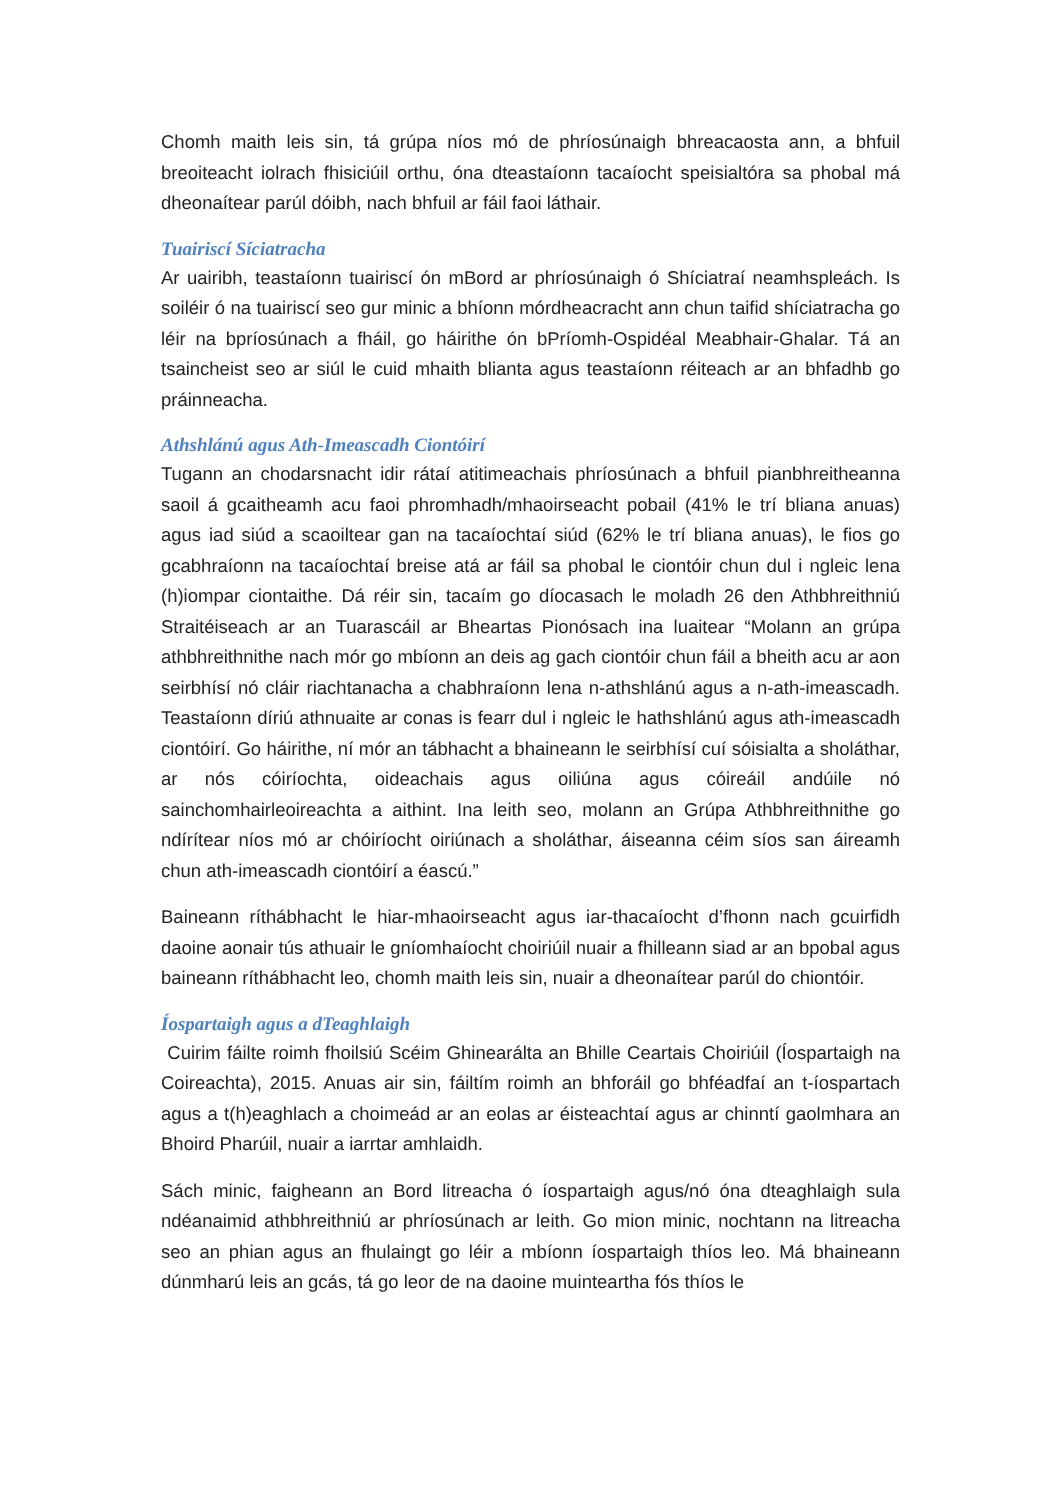Chomh maith leis sin, tá grúpa níos mó de phríosúnaigh bhreacaosta ann, a bhfuil breoiteacht iolrach fhisiciúil orthu, óna dteastaíonn tacaíocht speisialtóra sa phobal má dheonaítear parúl dóibh, nach bhfuil ar fáil faoi láthair.
Tuairiscí Síciatracha
Ar uairibh, teastaíonn tuairiscí ón mBord ar phríosúnaigh ó Shíciatraí neamhspleách. Is soiléir ó na tuairiscí seo gur minic a bhíonn mórdheacracht ann chun taifid shíciatracha go léir na bpríosúnach a fháil, go háirithe ón bPríomh-Ospidéal Meabhair-Ghalar. Tá an tsaincheist seo ar siúl le cuid mhaith blianta agus teastaíonn réiteach ar an bhfadhb go práinneacha.
Athshlánú agus Ath-Imeascadh Ciontóirí
Tugann an chodarsnacht idir rátaí atitimeachais phríosúnach a bhfuil pianbhreitheanna saoil á gcaitheamh acu faoi phromhadh/mhaoirseacht pobail (41% le trí bliana anuas) agus iad siúd a scaoiltear gan na tacaíochtaí siúd (62% le trí bliana anuas), le fios go gcabhraíonn na tacaíochtaí breise atá ar fáil sa phobal le ciontóir chun dul i ngleic lena (h)iompar ciontaithe. Dá réir sin, tacaím go díocasach le moladh 26 den Athbhreithniú Straitéiseach ar an Tuarascáil ar Bheartas Pionósach ina luaitear “Molann an grúpa athbhreithnithe nach mór go mbíonn an deis ag gach ciontóir chun fáil a bheith acu ar aon seirbhísí nó cláir riachtanacha a chabhraíonn lena n-athshlánú agus a n-ath-imeascadh. Teastaíonn díriú athnuaite ar conas is fearr dul i ngleic le hathshlánú agus ath-imeascadh ciontóirí. Go háirithe, ní mór an tábhacht a bhaineann le seirbhísí cuí sóisialta a sholáthar, ar nós cóiríochta, oideachais agus oiliúna agus cóireáil andúile nó sainchomhairleoireachta a aithint. Ina leith seo, molann an Grúpa Athbhreithnithe go ndírítear níos mó ar chóiríocht oiriúnach a sholáthar, áiseanna céim síos san áireamh chun ath-imeascadh ciontóirí a éascú.”
Baineann ríthábhacht le hiar-mhaoirseacht agus iar-thacaíocht d’fhonn nach gcuirfidh daoine aonair tús athuair le gníomhaíocht choiriúil nuair a fhilleann siad ar an bpobal agus baineann ríthábhacht leo, chomh maith leis sin, nuair a dheonaítear parúl do chiontóir.
Íospartaigh agus a dTeaghlaigh
Cuirim fáilte roimh fhoilsiú Scéim Ghinearálta an Bhille Ceartais Choiriúil (Íospartaigh na Coireachta), 2015. Anuas air sin, fáiltím roimh an bhforáil go bhféadfaí an t-íospartach agus a t(h)eaghlach a choimeád ar an eolas ar éisteachtaí agus ar chinntí gaolmhara an Bhoird Pharúil, nuair a iarrtar amhlaidh.
Sách minic, faigheann an Bord litreacha ó íospartaigh agus/nó óna dteaghlaigh sula ndéanaimid athbhreithniú ar phríosúnach ar leith. Go mion minic, nochtann na litreacha seo an phian agus an fhulaingt go léir a mbíonn íospartaigh thíos leo. Má bhaineann dúnmharú leis an gcás, tá go leor de na daoine muinteartha fós thíos le